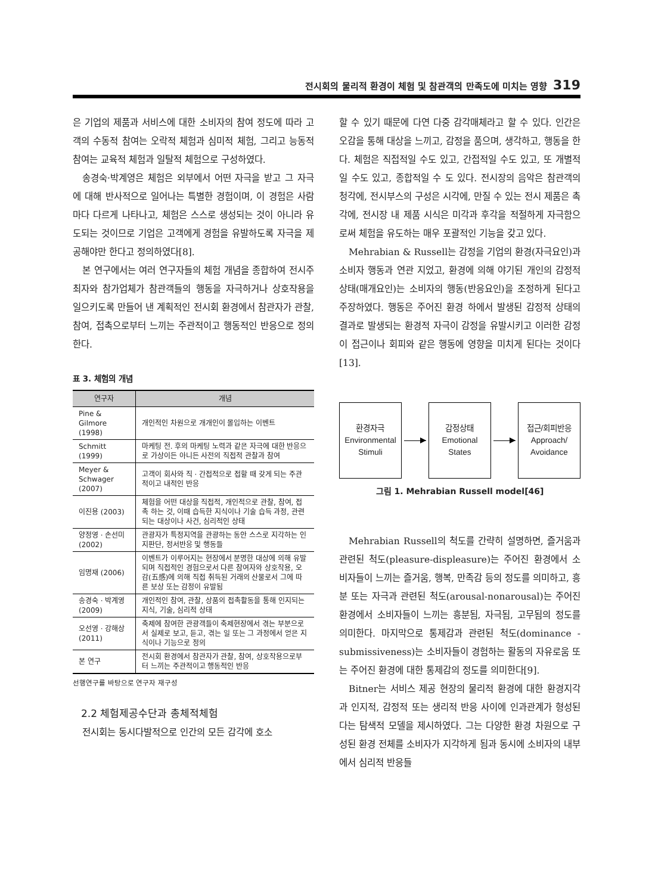전시회의 물리적 환경이 체험 및 참관객의 만족도에 미치는 영향 319
은 기업의 제품과 서비스에 대한 소비자의 참여 정도에 따라 고객의 수동적 참여는 오락적 체험과 심미적 체험, 그리고 능동적 참여는 교육적 체험과 일탈적 체험으로 구성하였다.
송경숙·박계영은 체험은 외부에서 어떤 자극을 받고 그 자극에 대해 반사적으로 일어나는 특별한 경험이며, 이 경험은 사람마다 다르게 나타나고, 체험은 스스로 생성되는 것이 아니라 유도되는 것이므로 기업은 고객에게 경험을 유발하도록 자극을 제공해야만 한다고 정의하였다[8].
본 연구에서는 여러 연구자들의 체험 개념을 종합하여 전시주최자와 참가업체가 참관객들의 행동을 자극하거나 상호작용을 일으키도록 만들어 낸 계획적인 전시회 환경에서 참관자가 관찰, 참여, 접촉으로부터 느끼는 주관적이고 행동적인 반응으로 정의한다.
표 3. 체험의 개념
| 연구자 | 개념 |
| --- | --- |
| Pine & Gilmore (1998) | 개인적인 차원으로 개개인이 몰입하는 이벤트 |
| Schmitt (1999) | 마케팅 전. 후의 마케팅 노력과 같은 자극에 대한 반응으로 가상이든 아니든 사전의 직접적 관찰과 참여 |
| Meyer & Schwager (2007) | 고객이 회사와 직 · 간접적으로 접할 때 갖게 되는 주관적이고 내적인 반응 |
| 이진용 (2003) | 체험을 어떤 대상을 직접적, 개인적으로 관찰, 참여, 접촉 하는 것, 이때 습득한 지식이나 기술 습득 과정, 관련되는 대상이나 사건, 심리적인 상태 |
| 양정영 · 손선미(2002) | 관광자가 특정지역을 관광하는 동안 스스로 지각하는 인지판단, 정서반응 및 행동들 |
| 임명재 (2006) | 이벤트가 이루어지는 현장에서 분명한 대상에 의해 유발되며 직접적인 경험으로서 다른 참여자와 상호작용, 오감(五感)에 의해 직접 취득된 거래의 산물로서 그에 따른 보상 또는 감정이 유발됨 |
| 송경숙 · 박계영(2009) | 개인적인 참여, 관찰, 상품의 접촉활동을 통해 인지되는 지식, 기술, 심리적 상태 |
| 오선영 · 강해상(2011) | 축제에 참여한 관광객들이 축제현장에서 겪는 부분으로서 실제로 보고, 듣고, 겪는 일 또는 그 과정에서 얻은 지식이나 기능으로 정의 |
| 본 연구 | 전시회 환경에서 참관자가 관찰, 참여, 상호작용으로부터 느끼는 주관적이고 행동적인 반응 |
선행연구를 바탕으로 연구자 재구성
2.2 체험제공수단과 총체적체험
전시회는 동시다발적으로 인간의 모든 감각에 호소
할 수 있기 때문에 다연 다중 감각매체라고 할 수 있다. 인간은 오감을 통해 대상을 느끼고, 감정을 품으며, 생각하고, 행동을 한다. 체험은 직접적일 수도 있고, 간접적일 수도 있고, 또 개별적일 수도 있고, 종합적일 수 도 있다. 전시장의 음악은 참관객의 청각에, 전시부스의 구성은 시각에, 만질 수 있는 전시 제품은 촉각에, 전시장 내 제품 시식은 미각과 후각을 적절하게 자극함으로써 체험을 유도하는 매우 포괄적인 기능을 갖고 있다.
Mehrabian & Russell는 감정을 기업의 환경(자극요인)과 소비자 행동과 연관 지었고, 환경에 의해 야기된 개인의 감정적 상태(매개요인)는 소비자의 행동(반응요인)을 조정하게 된다고 주장하였다. 행동은 주어진 환경 하에서 발생된 감정적 상태의 결과로 발생되는 환경적 자극이 감정을 유발시키고 이러한 감정이 접근이나 회피와 같은 행동에 영향을 미치게 된다는 것이다[13].
환경자극
Environmental
Stimuli
감정상태
Emotional
States
접근/회피반응
Approach/
Avoidance
그림 1. Mehrabian Russell model[46]
Mehrabian Russell의 척도를 간략히 설명하면, 즐거움과 관련된 척도(pleasure-displeasure)는 주어진 환경에서 소비자들이 느끼는 즐거움, 행복, 만족감 등의 정도를 의미하고, 흥분 또는 자극과 관련된 척도(arousal-nonarousal)는 주어진 환경에서 소비자들이 느끼는 흥분됨, 자극됨, 고무됨의 정도를 의미한다. 마지막으로 통제감과 관련된 척도(dominance - submissiveness)는 소비자들이 경험하는 활동의 자유로움 또는 주어진 환경에 대한 통제감의 정도를 의미한다[9].
Bitner는 서비스 제공 현장의 물리적 환경에 대한 환경지각과 인지적, 감정적 또는 생리적 반응 사이에 인과관계가 형성된다는 탐색적 모델을 제시하였다. 그는 다양한 환경 차원으로 구성된 환경 전체를 소비자가 지각하게 됨과 동시에 소비자의 내부에서 심리적 반응들